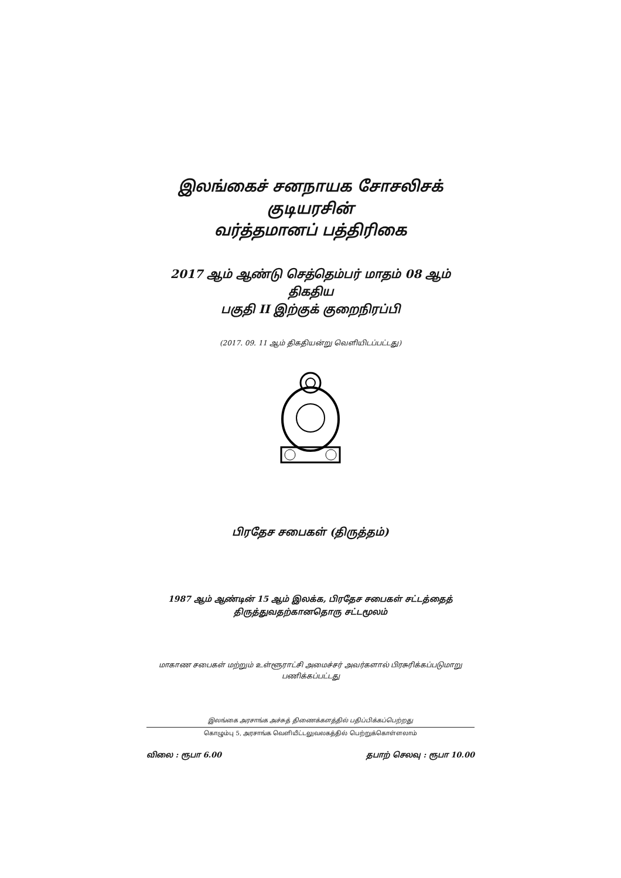இலங்கைச் சனநாயக சோசலிசக் குடியரசின்
வர்த்தமானப் பத்திரிகை
2017 ஆம் ஆண்டு செத்தெம்பர் மாதம் 08 ஆம் திகதிய
பகுதி II இற்குக் குறைநிரப்பி
(2017. 09. 11 ஆம் திகதியன்று வெளியிடப்பட்டது)
பிரதேச சபைகள் (திருத்தம்)
1987 ஆம் ஆண்டின் 15 ஆம் இலக்க, பிரதேச சபைகள் சட்டத்தைத்
திருத்துவதற்கானதொரு சட்டமூலம்
மாகாண சபைகள் மற்றும் உள்ளூராட்சி அமைச்சர் அவர்களால் பிரசுரிக்கப்படுமாறு
பணிக்கப்பட்டது
இலங்கை அரசாங்க அச்சுத் திணைக்களத்தில் பதிப்பிக்கப்பெற்றது
கொழும்பு 5, அரசாங்க வெளியீட்டலுவலகத்தில் பெற்றுக்கொள்ளலாம்
விலை : ரூபா 6.00 தபாற் செலவு : ரூபா 10.00